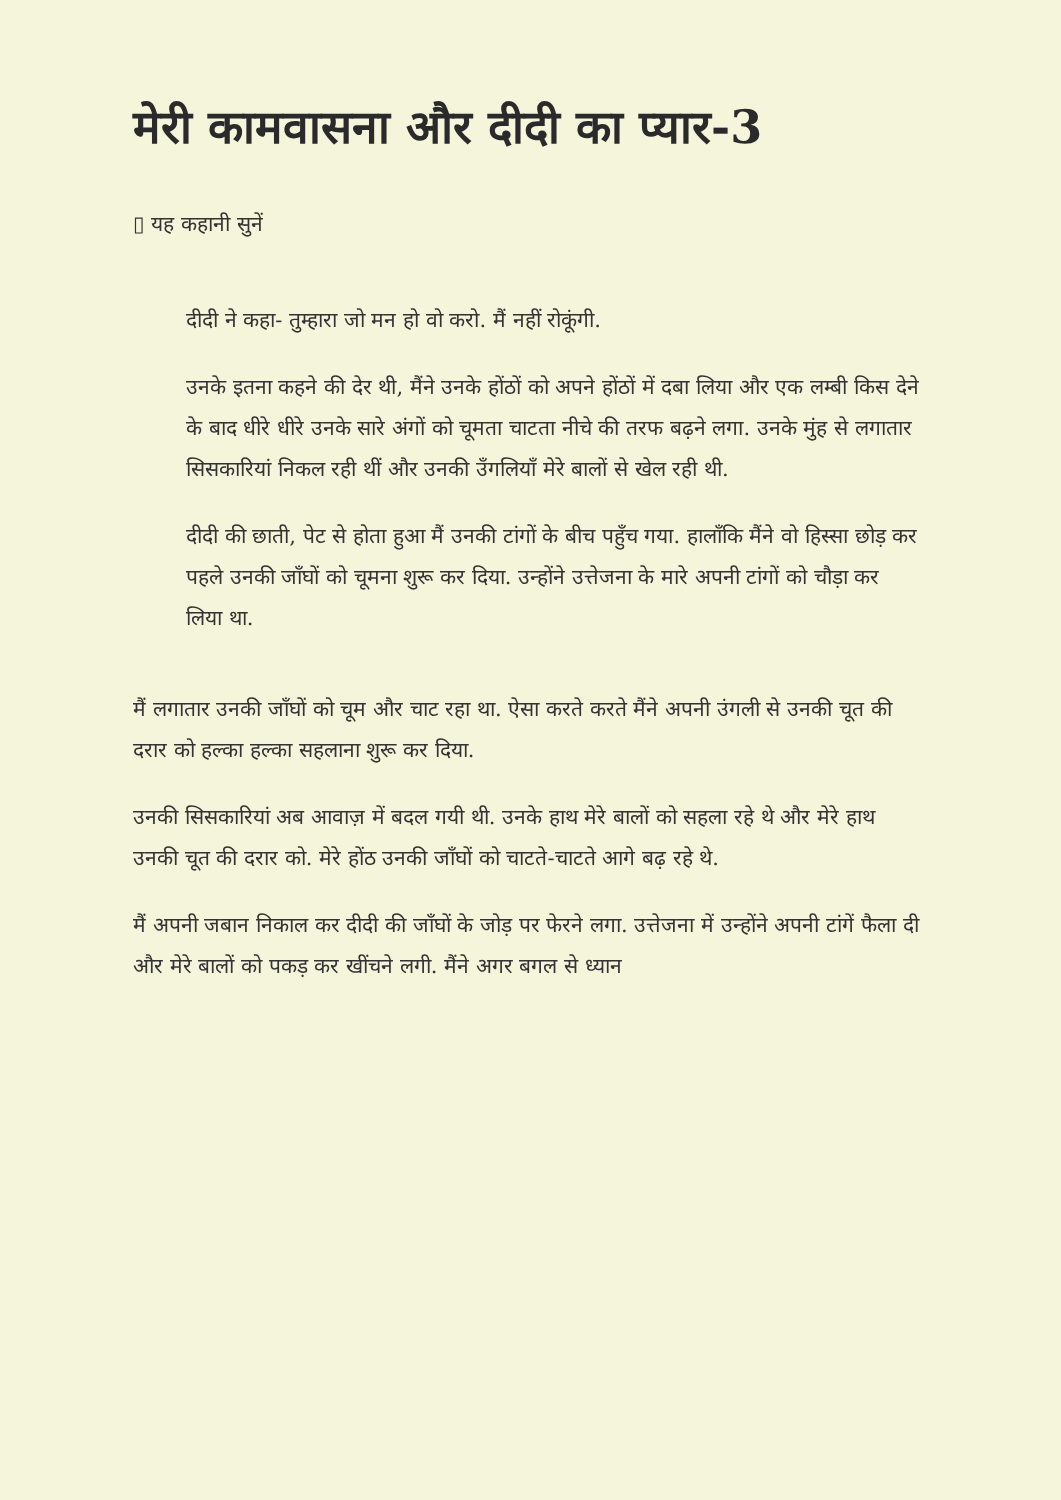मेरी कामवासना और दीदी का प्यार-3
▯ यह कहानी सुनें
दीदी ने कहा- तुम्हारा जो मन हो वो करो. मैं नहीं रोकूंगी.
उनके इतना कहने की देर थी, मैंने उनके होंठों को अपने होंठों में दबा लिया और एक लम्बी किस देने के बाद धीरे धीरे उनके सारे अंगों को चूमता चाटता नीचे की तरफ बढ़ने लगा. उनके मुंह से लगातार सिसकारियां निकल रही थीं और उनकी उँगलियाँ मेरे बालों से खेल रही थी.
दीदी की छाती, पेट से होता हुआ मैं उनकी टांगों के बीच पहुँच गया. हालाँकि मैंने वो हिस्सा छोड़ कर पहले उनकी जाँघों को चूमना शुरू कर दिया. उन्होंने उत्तेजना के मारे अपनी टांगों को चौड़ा कर लिया था.
मैं लगातार उनकी जाँघों को चूम और चाट रहा था. ऐसा करते करते मैंने अपनी उंगली से उनकी चूत की दरार को हल्का हल्का सहलाना शुरू कर दिया.
उनकी सिसकारियां अब आवाज़ में बदल गयी थी. उनके हाथ मेरे बालों को सहला रहे थे और मेरे हाथ उनकी चूत की दरार को. मेरे होंठ उनकी जाँघों को चाटते-चाटते आगे बढ़ रहे थे.
मैं अपनी जबान निकाल कर दीदी की जाँघों के जोड़ पर फेरने लगा. उत्तेजना में उन्होंने अपनी टांगें फैला दी और मेरे बालों को पकड़ कर खींचने लगी. मैंने अगर बगल से ध्यान